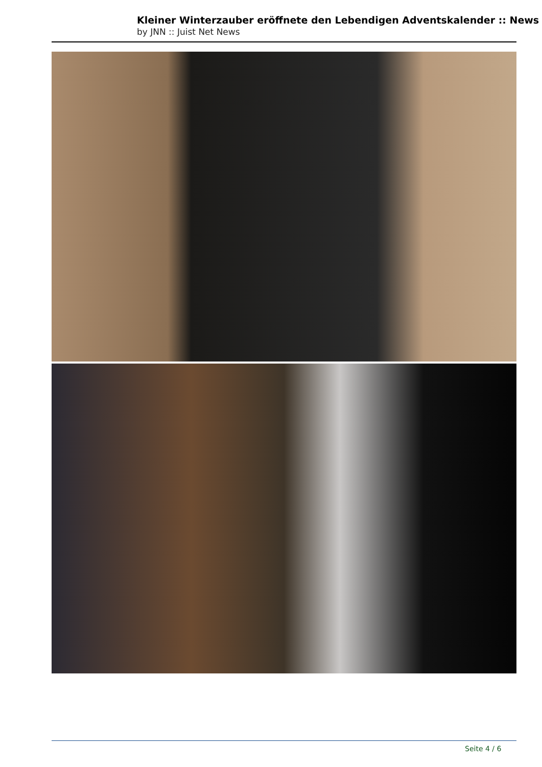Kleiner Winterzauber eröffnete den Lebendigen Adventskalender :: News
by JNN :: Juist Net News
Seite 4 / 6